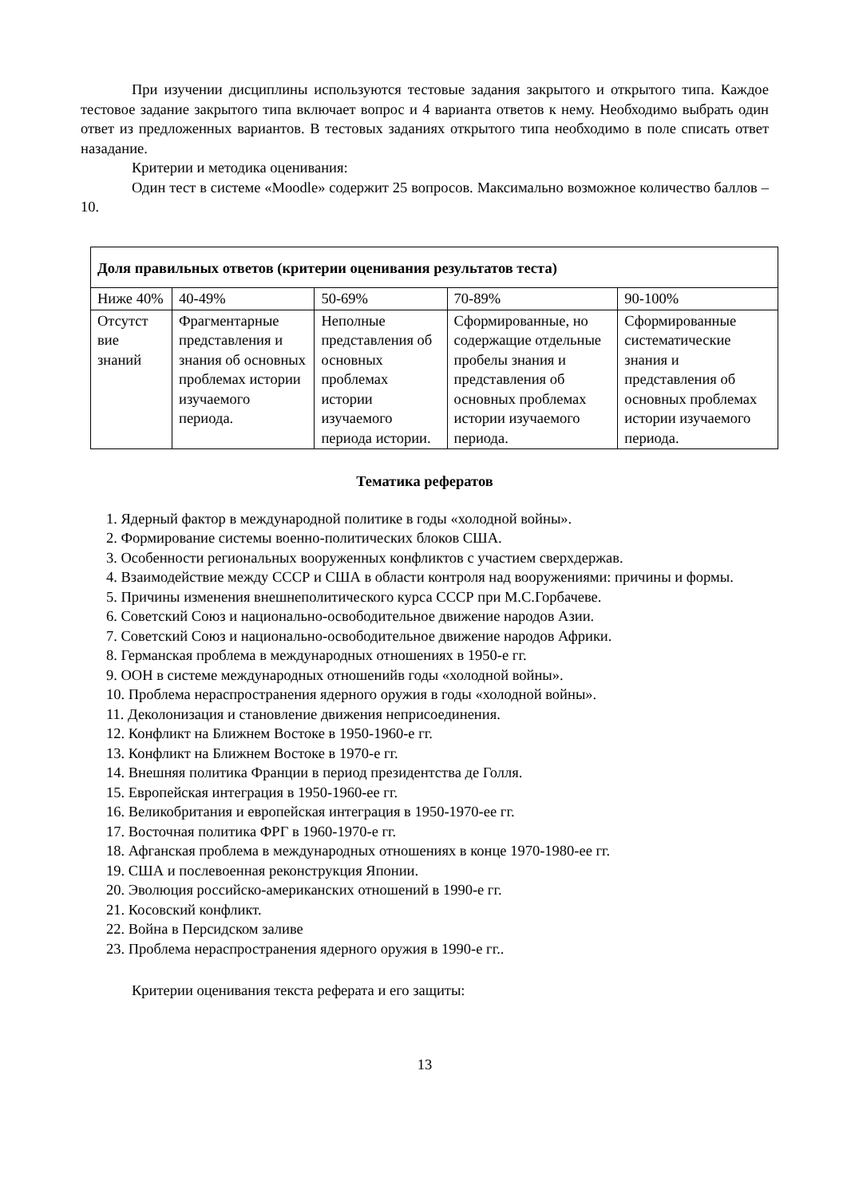При изучении дисциплины используются тестовые задания закрытого и открытого типа. Каждое тестовое задание закрытого типа включает вопрос и 4 варианта ответов к нему. Необходимо выбрать один ответ из предложенных вариантов. В тестовых заданиях открытого типа необходимо в поле списать ответ назадание.
Критерии и методика оценивания:
Один тест в системе «Moodle» содержит 25 вопросов. Максимально возможное количество баллов – 10.
| Доля правильных ответов (критерии оценивания результатов теста) | | | | |
| Ниже 40% | 40-49% | 50-69% | 70-89% | 90-100% |
| Отсутст вие знаний | Фрагментарные представления и знания об основных проблемах истории изучаемого периода. | Неполные представления об основных проблемах истории изучаемого периода истории. | Сформированные, но содержащие отдельные пробелы знания и представления об основных проблемах истории изучаемого периода. | Сформированные систематические знания и представления об основных проблемах истории изучаемого периода. |
Тематика рефератов
1. Ядерный фактор в международной политике в годы «холодной войны».
2. Формирование системы военно-политических блоков США.
3. Особенности региональных вооруженных конфликтов с участием сверхдержав.
4. Взаимодействие между СССР и США в области контроля над вооружениями: причины и формы.
5. Причины изменения внешнеполитического курса СССР при М.С.Горбачеве.
6. Советский Союз и национально-освободительное движение народов Азии.
7. Советский Союз и национально-освободительное движение народов Африки.
8. Германская проблема в международных отношениях в 1950-е гг.
9. ООН в системе международных отношенийв годы «холодной войны».
10. Проблема нераспространения ядерного оружия в годы «холодной войны».
11. Деколонизация и становление движения неприсоединения.
12. Конфликт на Ближнем Востоке в 1950-1960-е гг.
13. Конфликт на Ближнем Востоке в 1970-е гг.
14. Внешняя политика Франции в период президентства де Голля.
15. Европейская интеграция в 1950-1960-ее гг.
16. Великобритания и европейская интеграция в 1950-1970-ее гг.
17. Восточная политика ФРГ в 1960-1970-е гг.
18. Афганская проблема в международных отношениях в конце 1970-1980-ее гг.
19. США и послевоенная реконструкция Японии.
20. Эволюция российско-американских отношений в 1990-е гг.
21. Косовский конфликт.
22. Война в Персидском заливе
23. Проблема нераспространения ядерного оружия в 1990-е гг..
Критерии оценивания текста реферата и его защиты:
13